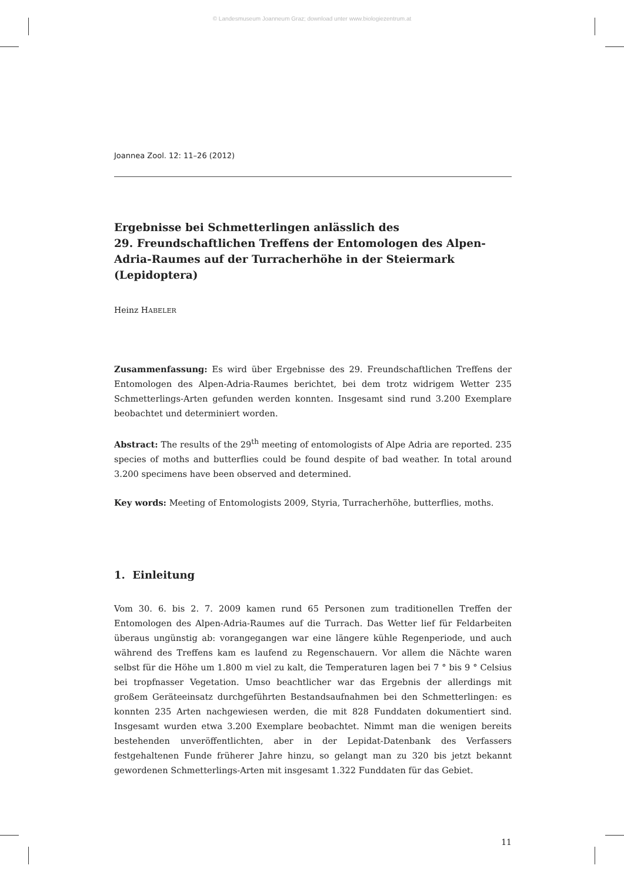© Landesmuseum Joanneum Graz; download unter www.biologiezentrum.at
Joannea Zool. 12: 11–26 (2012)
Ergebnisse bei Schmetterlingen anlässlich des
29. Freundschaftlichen Treffens der Entomologen des Alpen-Adria-Raumes auf der Turracherhöhe in der Steiermark (Lepidoptera)
Heinz HABELER
Zusammenfassung: Es wird über Ergebnisse des 29. Freundschaftlichen Treffens der Entomologen des Alpen-Adria-Raumes berichtet, bei dem trotz widrigem Wetter 235 Schmetterlings-Arten gefunden werden konnten. Insgesamt sind rund 3.200 Exemplare beobachtet und determiniert worden.
Abstract: The results of the 29<sup>th</sup> meeting of entomologists of Alpe Adria are reported. 235 species of moths and butterflies could be found despite of bad weather. In total around 3.200 specimens have been observed and determined.
Key words: Meeting of Entomologists 2009, Styria, Turracherhöhe, butterflies, moths.
1. Einleitung
Vom 30. 6. bis 2. 7. 2009 kamen rund 65 Personen zum traditionellen Treffen der Entomologen des Alpen-Adria-Raumes auf die Turrach. Das Wetter lief für Feldarbeiten überaus ungünstig ab: vorangegangen war eine längere kühle Regenperiode, und auch während des Treffens kam es laufend zu Regenschauern. Vor allem die Nächte waren selbst für die Höhe um 1.800 m viel zu kalt, die Temperaturen lagen bei 7 ° bis 9 ° Celsius bei tropfnasser Vegetation. Umso beachtlicher war das Ergebnis der allerdings mit großem Geräteeinsatz durchgeführten Bestandsaufnahmen bei den Schmetterlingen: es konnten 235 Arten nachgewiesen werden, die mit 828 Funddaten dokumentiert sind. Insgesamt wurden etwa 3.200 Exemplare beobachtet. Nimmt man die wenigen bereits bestehenden unveröffentlichten, aber in der Lepidat-Datenbank des Verfassers festgehaltenen Funde früherer Jahre hinzu, so gelangt man zu 320 bis jetzt bekannt gewordenen Schmetterlings-Arten mit insgesamt 1.322 Funddaten für das Gebiet.
11